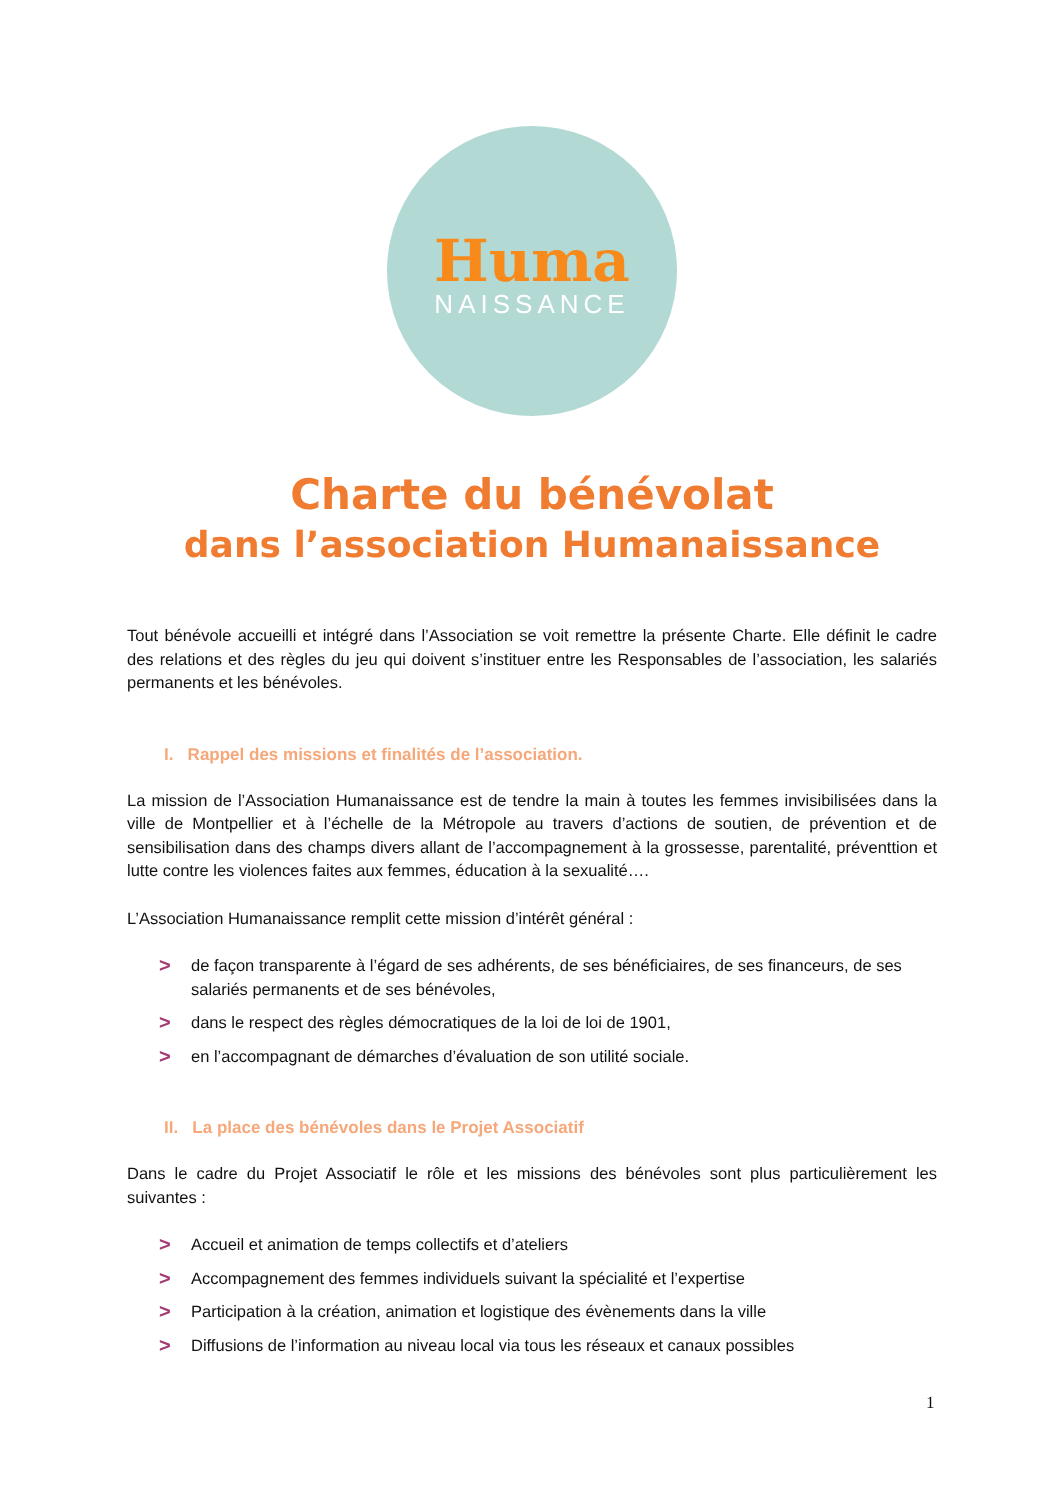Huma
NAISSANCE
Charte du bénévolat
dans l’association Humanaissance
Tout bénévole accueilli et intégré dans l’Association se voit remettre la présente Charte. Elle définit le cadre des relations et des règles du jeu qui doivent s’instituer entre les Responsables de l’association, les salariés permanents et les bénévoles.
I. Rappel des missions et finalités de l’association.
La mission de l’Association Humanaissance est de tendre la main à toutes les femmes invisibilisées dans la ville de Montpellier et à l’échelle de la Métropole au travers d’actions de soutien, de prévention et de sensibilisation dans des champs divers allant de l’accompagnement à la grossesse, parentalité, préventtion et lutte contre les violences faites aux femmes, éducation à la sexualité….
L’Association Humanaissance remplit cette mission d’intérêt général :
> de façon transparente à l’égard de ses adhérents, de ses bénéficiaires, de ses financeurs, de ses salariés permanents et de ses bénévoles,
> dans le respect des règles démocratiques de la loi de loi de 1901,
> en l’accompagnant de démarches d’évaluation de son utilité sociale.
II. La place des bénévoles dans le Projet Associatif
Dans le cadre du Projet Associatif le rôle et les missions des bénévoles sont plus particulièrement les suivantes :
> Accueil et animation de temps collectifs et d’ateliers
> Accompagnement des femmes individuels suivant la spécialité et l’expertise
> Participation à la création, animation et logistique des évènements dans la ville
> Diffusions de l’information au niveau local via tous les réseaux et canaux possibles
1